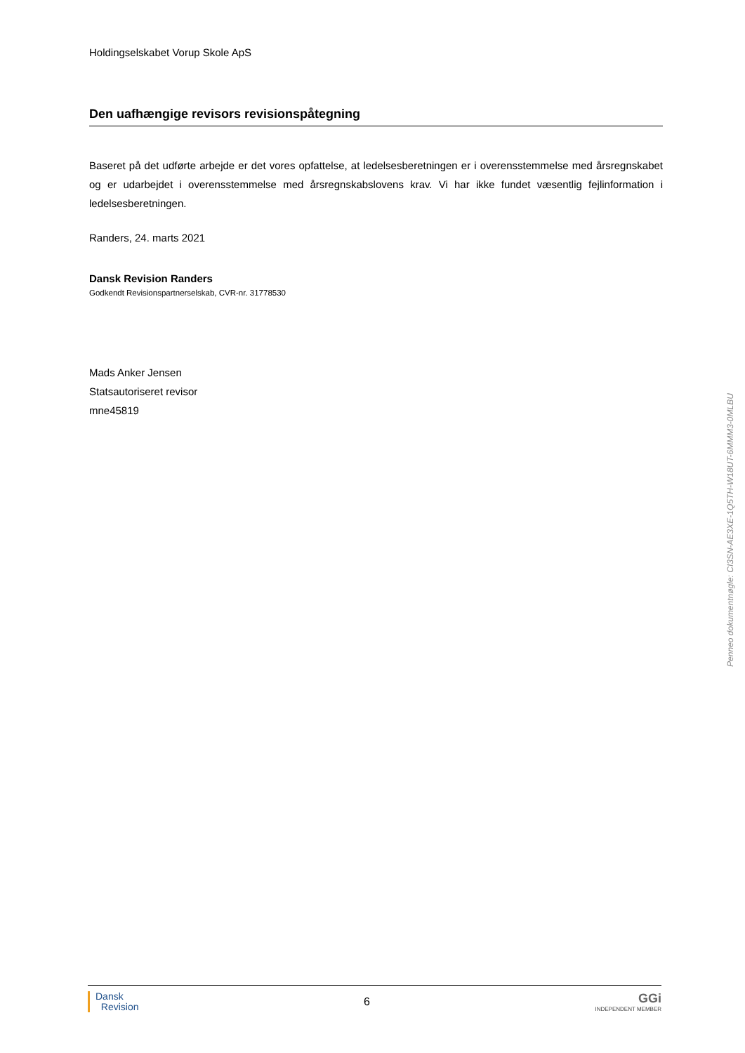Holdingselskabet Vorup Skole ApS
Den uafhængige revisors revisionspåtegning
Baseret på det udførte arbejde er det vores opfattelse, at ledelsesberetningen er i overensstemmelse med årsregnskabet og er udarbejdet i overensstemmelse med årsregnskabslovens krav. Vi har ikke fundet væsentlig fejlinformation i ledelsesberetningen.
Randers, 24. marts 2021
Dansk Revision Randers
Godkendt Revisionspartnerselskab, CVR-nr. 31778530
Mads Anker Jensen
Statsautoriseret revisor
mne45819
Penneo dokumentnøgle: CI3SN-AE3XE-1Q5TH-W18UT-6MMM3-0MLBU
Dansk
Revision
6
GGi
INDEPENDENT MEMBER